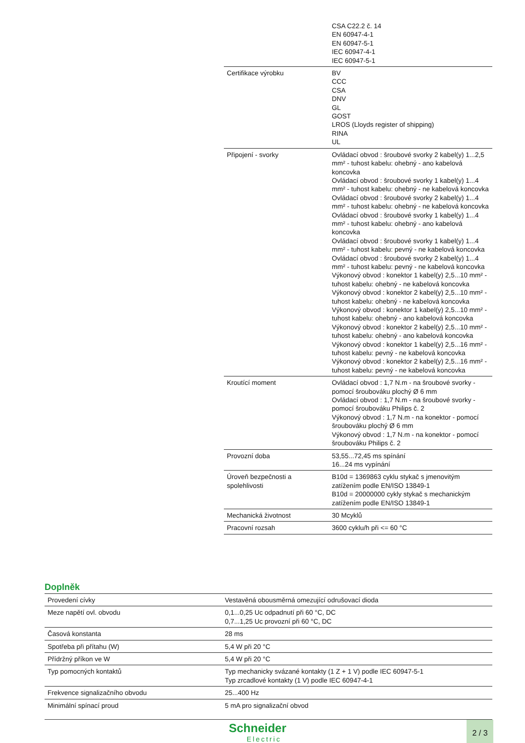| | CSA C22.2 č. 14 EN 60947-4-1 EN 60947-5-1 IEC 60947-4-1 IEC 60947-5-1 |
| Certifikace výrobku | BV CCC CSA DNV GL GOST LROS (Lloyds register of shipping) RINA UL |
| Připojení - svorky | Ovládací obvod : šroubové svorky 2 kabel(y) 1...2,5 mm² - tuhost kabelu: ohebný - ano kabelová koncovka Ovládací obvod : šroubové svorky 1 kabel(y) 1...4 mm² - tuhost kabelu: ohebný - ne kabelová koncovka Ovládací obvod : šroubové svorky 2 kabel(y) 1...4 mm² - tuhost kabelu: ohebný - ne kabelová koncovka Ovládací obvod : šroubové svorky 1 kabel(y) 1...4 mm² - tuhost kabelu: ohebný - ano kabelová koncovka Ovládací obvod : šroubové svorky 1 kabel(y) 1...4 mm² - tuhost kabelu: pevný - ne kabelová koncovka Ovládací obvod : šroubové svorky 2 kabel(y) 1...4 mm² - tuhost kabelu: pevný - ne kabelová koncovka Výkonový obvod : konektor 1 kabel(y) 2,5...10 mm² - tuhost kabelu: ohebný - ne kabelová koncovka Výkonový obvod : konektor 2 kabel(y) 2,5...10 mm² - tuhost kabelu: ohebný - ne kabelová koncovka Výkonový obvod : konektor 1 kabel(y) 2,5...10 mm² - tuhost kabelu: ohebný - ano kabelová koncovka Výkonový obvod : konektor 2 kabel(y) 2,5...10 mm² - tuhost kabelu: ohebný - ano kabelová koncovka Výkonový obvod : konektor 1 kabel(y) 2,5...16 mm² - tuhost kabelu: pevný - ne kabelová koncovka Výkonový obvod : konektor 2 kabel(y) 2,5...16 mm² - tuhost kabelu: pevný - ne kabelová koncovka |
| Kroutící moment | Ovládací obvod : 1,7 N.m - na šroubové svorky - pomocí šroubováku plochý Ø 6 mm Ovládací obvod : 1,7 N.m - na šroubové svorky - pomocí šroubováku Philips č. 2 Výkonový obvod : 1,7 N.m - na konektor - pomocí šroubováku plochý Ø 6 mm Výkonový obvod : 1,7 N.m - na konektor - pomocí šroubováku Philips č. 2 |
| Provozní doba | 53,55...72,45 ms spínání 16...24 ms vypínání |
| Úroveň bezpečnosti a spolehlivosti | B10d = 1369863 cyklu stykač s jmenovitým zatížením podle EN/ISO 13849-1 B10d = 20000000 cykly stykač s mechanickým zatížením podle EN/ISO 13849-1 |
| Mechanická životnost | 30 Mcyklů |
| Pracovní rozsah | 3600 cyklu/h při <= 60 °C |
Doplněk
| Provedení cívky | Vestavěná obousměrná omezující odrušovací dioda |
| Meze napětí ovl. obvodu | 0,1...0,25 Uc odpadnutí při 60 °C, DC 0,7...1,25 Uc provozní při 60 °C, DC |
| Časová konstanta | 28 ms |
| Spotřeba při přítahu (W) | 5,4 W při 20 °C |
| Přídržný příkon ve W | 5,4 W při 20 °C |
| Typ pomocných kontaktů | Typ mechanicky svázané kontakty (1 Z + 1 V) podle IEC 60947-5-1 Typ zrcadlové kontakty (1 V) podle IEC 60947-4-1 |
| Frekvence signalizačního obvodu | 25...400 Hz |
| Minimální spínací proud | 5 mA pro signalizační obvod |
Schneider
Electric
2 / 3